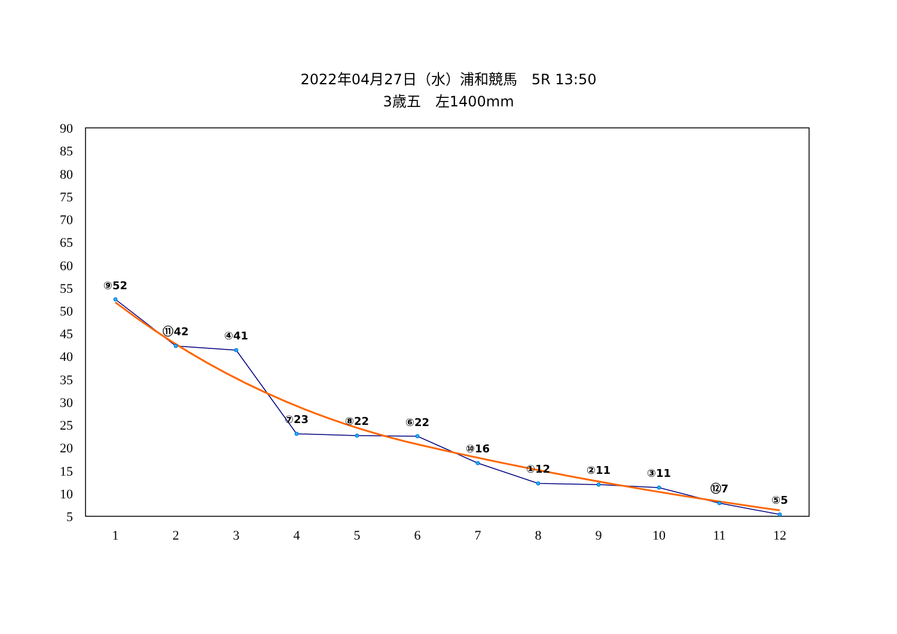2022年04月27日（水）浦和競馬　5R 13:50
3歳五　左1400mm
90
85
80
75
70
65
60
55
50
45
40
35
30
25
20
15
10
5
1
2
3
4
5
6
7
8
9
10
11
12
⑨52
⑪42
④41
⑦23
⑧22
⑥22
⑩16
①12
②11
③11
⑫7
⑤5